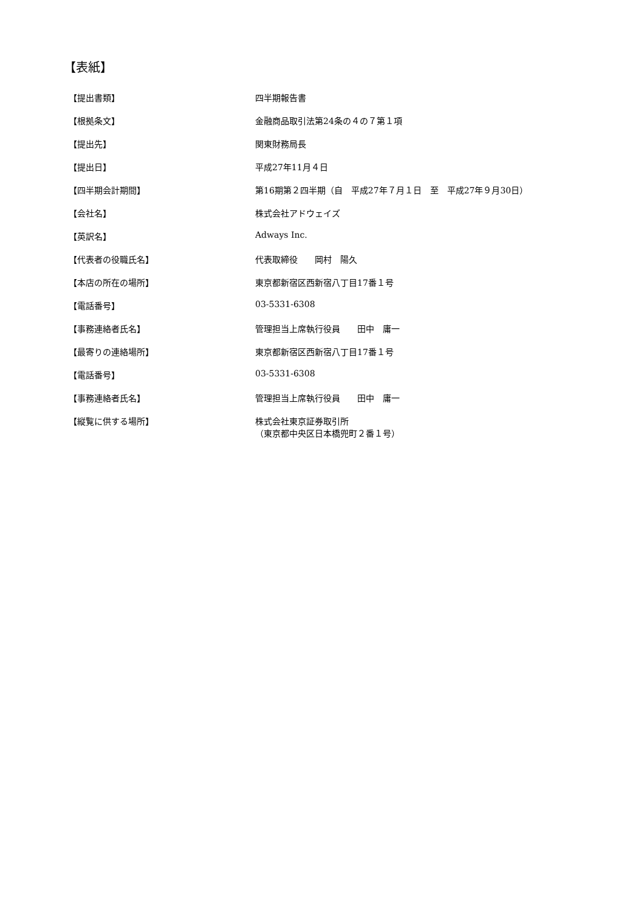【表紙】
| 【提出書類】 | 四半期報告書 |
| 【根拠条文】 | 金融商品取引法第24条の４の７第１項 |
| 【提出先】 | 関東財務局長 |
| 【提出日】 | 平成27年11月４日 |
| 【四半期会計期間】 | 第16期第２四半期（自 平成27年７月１日 至 平成27年９月30日） |
| 【会社名】 | 株式会社アドウェイズ |
| 【英訳名】 | Adways Inc. |
| 【代表者の役職氏名】 | 代表取締役 岡村 陽久 |
| 【本店の所在の場所】 | 東京都新宿区西新宿八丁目17番１号 |
| 【電話番号】 | 03-5331-6308 |
| 【事務連絡者氏名】 | 管理担当上席執行役員 田中 庸一 |
| 【最寄りの連絡場所】 | 東京都新宿区西新宿八丁目17番１号 |
| 【電話番号】 | 03-5331-6308 |
| 【事務連絡者氏名】 | 管理担当上席執行役員 田中 庸一 |
| 【縦覧に供する場所】 | 株式会社東京証券取引所 （東京都中央区日本橋兜町２番１号） |